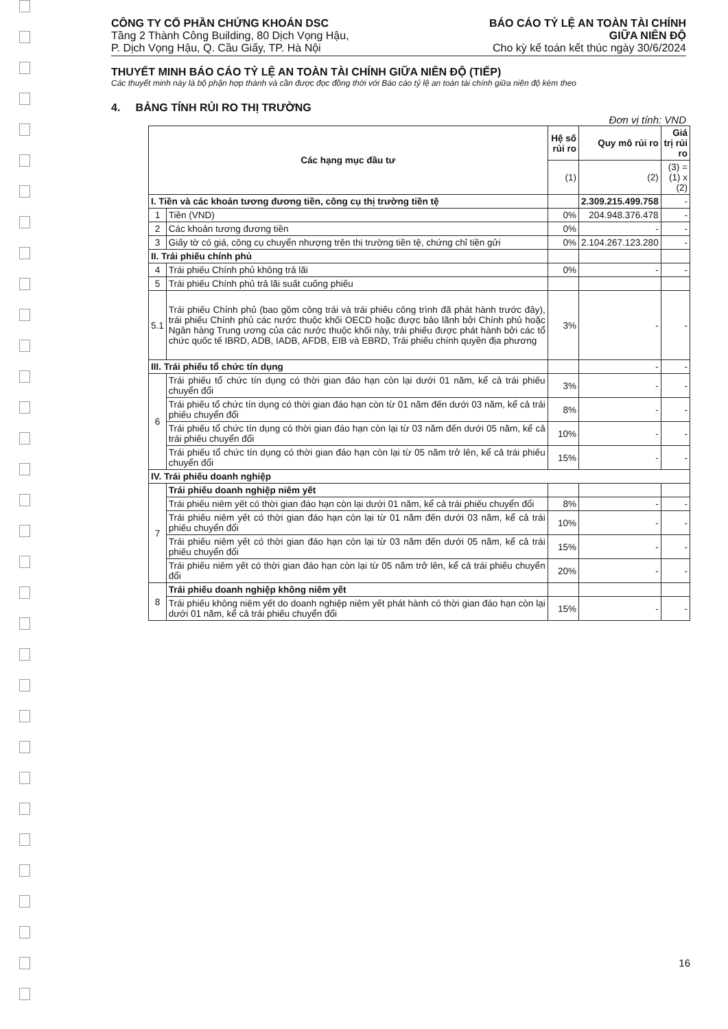CÔNG TY CỔ PHẦN CHỨNG KHOÁN DSC
Tầng 2 Thành Công Building, 80 Dịch Vọng Hậu,
P. Dịch Vọng Hậu, Q. Cầu Giấy, TP. Hà Nội
BÁO CÁO TỶ LỆ AN TOÀN TÀI CHÍNH
GIỮA NIÊN ĐỘ
Cho kỳ kế toán kết thúc ngày 30/6/2024
THUYẾT MINH BÁO CÁO TỶ LỆ AN TOÀN TÀI CHÍNH GIỮA NIÊN ĐỘ (TIẾP)
Các thuyết minh này là bộ phận hợp thành và cần được đọc đồng thời với Báo cáo tỷ lệ an toàn tài chính giữa niên độ kèm theo
4. BẢNG TÍNH RỦI RO THỊ TRƯỜNG
Đơn vị tính: VND
| Các hạng mục đầu tư | | Hệ số rủi ro | Quy mô rủi ro | Giá trị rủi ro |
| --- | --- | --- | --- | --- |
| | | (1) | (2) | (3) = (1) x (2) |
| I. Tiền và các khoản tương đương tiền, công cụ thị trường tiền tệ | | | 2.309.215.499.758 | - |
| 1 | Tiền (VND) | 0% | 204.948.376.478 | - |
| 2 | Các khoản tương đương tiền | 0% | - | - |
| 3 | Giấy tờ có giá, công cụ chuyển nhượng trên thị trường tiền tệ, chứng chỉ tiền gửi | 0% | 2.104.267.123.280 | - |
| II. Trái phiếu chính phủ | | | | |
| 4 | Trái phiếu Chính phủ không trả lãi | 0% | - | - |
| 5 | Trái phiếu Chính phủ trả lãi suất cuống phiếu | | | |
| 5.1 | Trái phiếu Chính phủ (bao gồm công trái và trái phiếu công trình đã phát hành trước đây), trái phiếu Chính phủ các nước thuộc khối OECD hoặc được bảo lãnh bởi Chính phủ hoặc Ngân hàng Trung ương của các nước thuộc khối này, trái phiếu được phát hành bởi các tổ chức quốc tế IBRD, ADB, IADB, AFDB, EIB và EBRD, Trái phiếu chính quyền địa phương | 3% | - | - |
| III. Trái phiếu tổ chức tín dụng | | | - | - |
| 6 | Trái phiếu tổ chức tín dụng có thời gian đáo hạn còn lại dưới 01 năm, kể cả trái phiếu chuyển đổi | 3% | - | - |
| | Trái phiếu tổ chức tín dụng có thời gian đáo hạn còn từ 01 năm đến dưới 03 năm, kể cả trái phiếu chuyển đổi | 8% | - | - |
| | Trái phiếu tổ chức tín dụng có thời gian đáo hạn còn lại từ 03 năm đến dưới 05 năm, kể cả trái phiếu chuyển đổi | 10% | - | - |
| | Trái phiếu tổ chức tín dụng có thời gian đáo hạn còn lại từ 05 năm trở lên, kể cả trái phiếu chuyển đổi | 15% | - | - |
| IV. Trái phiếu doanh nghiệp | | | | |
| 7 | Trái phiếu doanh nghiệp niêm yết | | | |
| | Trái phiếu niêm yết có thời gian đáo hạn còn lại dưới 01 năm, kể cả trái phiếu chuyển đổi | 8% | - | - |
| | Trái phiếu niêm yết có thời gian đáo hạn còn lại từ 01 năm đến dưới 03 năm, kể cả trái phiếu chuyển đổi | 10% | - | - |
| | Trái phiếu niêm yết có thời gian đáo hạn còn lại từ 03 năm đến dưới 05 năm, kể cả trái phiếu chuyển đổi | 15% | - | - |
| | Trái phiếu niêm yết có thời gian đáo hạn còn lại từ 05 năm trở lên, kể cả trái phiếu chuyển đổi | 20% | - | - |
| 8 | Trái phiếu doanh nghiệp không niêm yết | | | |
| | Trái phiếu không niêm yết do doanh nghiệp niêm yết phát hành có thời gian đáo hạn còn lại dưới 01 năm, kể cả trái phiếu chuyển đổi | 15% | - | - |
16